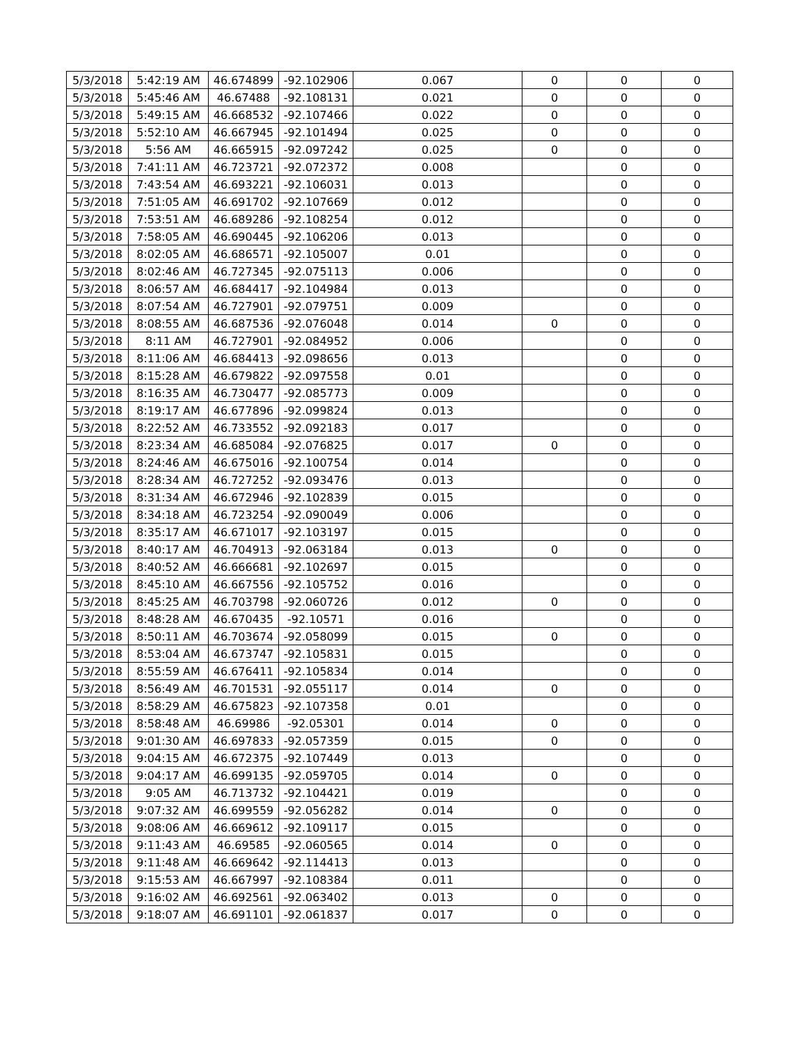| 5/3/2018 | 5:42:19 AM | 46.674899 | -92.102906 | 0.067 | 0 | 0 | 0 |
| 5/3/2018 | 5:45:46 AM | 46.67488 | -92.108131 | 0.021 | 0 | 0 | 0 |
| 5/3/2018 | 5:49:15 AM | 46.668532 | -92.107466 | 0.022 | 0 | 0 | 0 |
| 5/3/2018 | 5:52:10 AM | 46.667945 | -92.101494 | 0.025 | 0 | 0 | 0 |
| 5/3/2018 | 5:56 AM | 46.665915 | -92.097242 | 0.025 | 0 | 0 | 0 |
| 5/3/2018 | 7:41:11 AM | 46.723721 | -92.072372 | 0.008 | | 0 | 0 |
| 5/3/2018 | 7:43:54 AM | 46.693221 | -92.106031 | 0.013 | | 0 | 0 |
| 5/3/2018 | 7:51:05 AM | 46.691702 | -92.107669 | 0.012 | | 0 | 0 |
| 5/3/2018 | 7:53:51 AM | 46.689286 | -92.108254 | 0.012 | | 0 | 0 |
| 5/3/2018 | 7:58:05 AM | 46.690445 | -92.106206 | 0.013 | | 0 | 0 |
| 5/3/2018 | 8:02:05 AM | 46.686571 | -92.105007 | 0.01 | | 0 | 0 |
| 5/3/2018 | 8:02:46 AM | 46.727345 | -92.075113 | 0.006 | | 0 | 0 |
| 5/3/2018 | 8:06:57 AM | 46.684417 | -92.104984 | 0.013 | | 0 | 0 |
| 5/3/2018 | 8:07:54 AM | 46.727901 | -92.079751 | 0.009 | | 0 | 0 |
| 5/3/2018 | 8:08:55 AM | 46.687536 | -92.076048 | 0.014 | 0 | 0 | 0 |
| 5/3/2018 | 8:11 AM | 46.727901 | -92.084952 | 0.006 | | 0 | 0 |
| 5/3/2018 | 8:11:06 AM | 46.684413 | -92.098656 | 0.013 | | 0 | 0 |
| 5/3/2018 | 8:15:28 AM | 46.679822 | -92.097558 | 0.01 | | 0 | 0 |
| 5/3/2018 | 8:16:35 AM | 46.730477 | -92.085773 | 0.009 | | 0 | 0 |
| 5/3/2018 | 8:19:17 AM | 46.677896 | -92.099824 | 0.013 | | 0 | 0 |
| 5/3/2018 | 8:22:52 AM | 46.733552 | -92.092183 | 0.017 | | 0 | 0 |
| 5/3/2018 | 8:23:34 AM | 46.685084 | -92.076825 | 0.017 | 0 | 0 | 0 |
| 5/3/2018 | 8:24:46 AM | 46.675016 | -92.100754 | 0.014 | | 0 | 0 |
| 5/3/2018 | 8:28:34 AM | 46.727252 | -92.093476 | 0.013 | | 0 | 0 |
| 5/3/2018 | 8:31:34 AM | 46.672946 | -92.102839 | 0.015 | | 0 | 0 |
| 5/3/2018 | 8:34:18 AM | 46.723254 | -92.090049 | 0.006 | | 0 | 0 |
| 5/3/2018 | 8:35:17 AM | 46.671017 | -92.103197 | 0.015 | | 0 | 0 |
| 5/3/2018 | 8:40:17 AM | 46.704913 | -92.063184 | 0.013 | 0 | 0 | 0 |
| 5/3/2018 | 8:40:52 AM | 46.666681 | -92.102697 | 0.015 | | 0 | 0 |
| 5/3/2018 | 8:45:10 AM | 46.667556 | -92.105752 | 0.016 | | 0 | 0 |
| 5/3/2018 | 8:45:25 AM | 46.703798 | -92.060726 | 0.012 | 0 | 0 | 0 |
| 5/3/2018 | 8:48:28 AM | 46.670435 | -92.10571 | 0.016 | | 0 | 0 |
| 5/3/2018 | 8:50:11 AM | 46.703674 | -92.058099 | 0.015 | 0 | 0 | 0 |
| 5/3/2018 | 8:53:04 AM | 46.673747 | -92.105831 | 0.015 | | 0 | 0 |
| 5/3/2018 | 8:55:59 AM | 46.676411 | -92.105834 | 0.014 | | 0 | 0 |
| 5/3/2018 | 8:56:49 AM | 46.701531 | -92.055117 | 0.014 | 0 | 0 | 0 |
| 5/3/2018 | 8:58:29 AM | 46.675823 | -92.107358 | 0.01 | | 0 | 0 |
| 5/3/2018 | 8:58:48 AM | 46.69986 | -92.05301 | 0.014 | 0 | 0 | 0 |
| 5/3/2018 | 9:01:30 AM | 46.697833 | -92.057359 | 0.015 | 0 | 0 | 0 |
| 5/3/2018 | 9:04:15 AM | 46.672375 | -92.107449 | 0.013 | | 0 | 0 |
| 5/3/2018 | 9:04:17 AM | 46.699135 | -92.059705 | 0.014 | 0 | 0 | 0 |
| 5/3/2018 | 9:05 AM | 46.713732 | -92.104421 | 0.019 | | 0 | 0 |
| 5/3/2018 | 9:07:32 AM | 46.699559 | -92.056282 | 0.014 | 0 | 0 | 0 |
| 5/3/2018 | 9:08:06 AM | 46.669612 | -92.109117 | 0.015 | | 0 | 0 |
| 5/3/2018 | 9:11:43 AM | 46.69585 | -92.060565 | 0.014 | 0 | 0 | 0 |
| 5/3/2018 | 9:11:48 AM | 46.669642 | -92.114413 | 0.013 | | 0 | 0 |
| 5/3/2018 | 9:15:53 AM | 46.667997 | -92.108384 | 0.011 | | 0 | 0 |
| 5/3/2018 | 9:16:02 AM | 46.692561 | -92.063402 | 0.013 | 0 | 0 | 0 |
| 5/3/2018 | 9:18:07 AM | 46.691101 | -92.061837 | 0.017 | 0 | 0 | 0 |